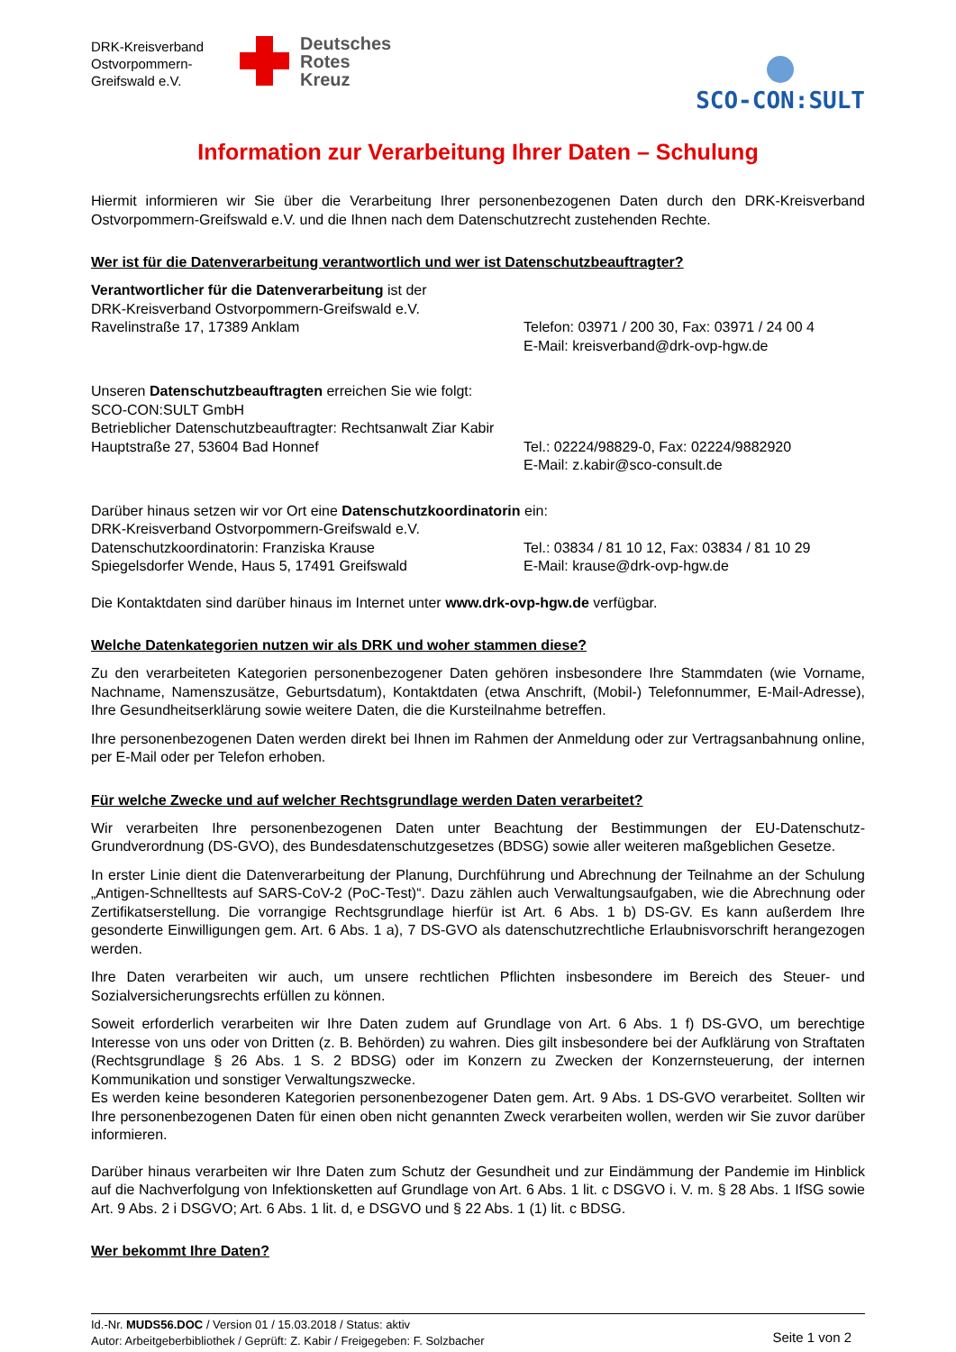DRK-Kreisverband Ostvorpommern-Greifswald e.V.
Deutsches
Rotes
Kreuz
SCO-CON:SULT
Information zur Verarbeitung Ihrer Daten – Schulung
Hiermit informieren wir Sie über die Verarbeitung Ihrer personenbezogenen Daten durch den DRK-Kreisverband Ostvorpommern-Greifswald e.V. und die Ihnen nach dem Datenschutzrecht zustehenden Rechte.
Wer ist für die Datenverarbeitung verantwortlich und wer ist Datenschutzbeauftragter?
Verantwortlicher für die Datenverarbeitung ist der
DRK-Kreisverband Ostvorpommern-Greifswald e.V.
Ravelinstraße 17, 17389 Anklam Telefon: 03971 / 200 30, Fax: 03971 / 24 00 4
E-Mail: kreisverband@drk-ovp-hgw.de
Unseren Datenschutzbeauftragten erreichen Sie wie folgt:
SCO-CON:SULT GmbH
Betrieblicher Datenschutzbeauftragter: Rechtsanwalt Ziar Kabir
Hauptstraße 27, 53604 Bad Honnef Tel.: 02224/98829-0, Fax: 02224/9882920
E-Mail: z.kabir@sco-consult.de
Darüber hinaus setzen wir vor Ort eine Datenschutzkoordinatorin ein:
DRK-Kreisverband Ostvorpommern-Greifswald e.V.
Datenschutzkoordinatorin: Franziska Krause
Spiegelsdorfer Wende, Haus 5, 17491 Greifswald
Tel.: 03834 / 81 10 12, Fax: 03834 / 81 10 29
E-Mail: krause@drk-ovp-hgw.de
Die Kontaktdaten sind darüber hinaus im Internet unter www.drk-ovp-hgw.de verfügbar.
Welche Datenkategorien nutzen wir als DRK und woher stammen diese?
Zu den verarbeiteten Kategorien personenbezogener Daten gehören insbesondere Ihre Stammdaten (wie Vorname, Nachname, Namenszusätze, Geburtsdatum), Kontaktdaten (etwa Anschrift, (Mobil-) Telefonnummer, E-Mail-Adresse), Ihre Gesundheitserklärung sowie weitere Daten, die die Kursteilnahme betreffen.
Ihre personenbezogenen Daten werden direkt bei Ihnen im Rahmen der Anmeldung oder zur Vertragsanbahnung online, per E-Mail oder per Telefon erhoben.
Für welche Zwecke und auf welcher Rechtsgrundlage werden Daten verarbeitet?
Wir verarbeiten Ihre personenbezogenen Daten unter Beachtung der Bestimmungen der EU-Datenschutz-Grundverordnung (DS-GVO), des Bundesdatenschutzgesetzes (BDSG) sowie aller weiteren maßgeblichen Gesetze.
In erster Linie dient die Datenverarbeitung der Planung, Durchführung und Abrechnung der Teilnahme an der Schulung „Antigen-Schnelltests auf SARS-CoV-2 (PoC-Test)“. Dazu zählen auch Verwaltungsaufgaben, wie die Abrechnung oder Zertifikatserstellung. Die vorrangige Rechtsgrundlage hierfür ist Art. 6 Abs. 1 b) DS-GV. Es kann außerdem Ihre gesonderte Einwilligungen gem. Art. 6 Abs. 1 a), 7 DS-GVO als datenschutzrechtliche Erlaubnisvorschrift herangezogen werden.
Ihre Daten verarbeiten wir auch, um unsere rechtlichen Pflichten insbesondere im Bereich des Steuer- und Sozialversicherungsrechts erfüllen zu können.
Soweit erforderlich verarbeiten wir Ihre Daten zudem auf Grundlage von Art. 6 Abs. 1 f) DS-GVO, um berechtige Interesse von uns oder von Dritten (z. B. Behörden) zu wahren. Dies gilt insbesondere bei der Aufklärung von Straftaten (Rechtsgrundlage § 26 Abs. 1 S. 2 BDSG) oder im Konzern zu Zwecken der Konzernsteuerung, der internen Kommunikation und sonstiger Verwaltungszwecke.
Es werden keine besonderen Kategorien personenbezogener Daten gem. Art. 9 Abs. 1 DS-GVO verarbeitet. Sollten wir Ihre personenbezogenen Daten für einen oben nicht genannten Zweck verarbeiten wollen, werden wir Sie zuvor darüber informieren.
Darüber hinaus verarbeiten wir Ihre Daten zum Schutz der Gesundheit und zur Eindämmung der Pandemie im Hinblick auf die Nachverfolgung von Infektionsketten auf Grundlage von Art. 6 Abs. 1 lit. c DSGVO i. V. m. § 28 Abs. 1 IfSG sowie Art. 9 Abs. 2 i DSGVO; Art. 6 Abs. 1 lit. d, e DSGVO und § 22 Abs. 1 (1) lit. c BDSG.
Wer bekommt Ihre Daten?
Id.-Nr. MUDS56.DOC / Version 01 / 15.03.2018 / Status: aktiv
Autor: Arbeitgeberbibliothek / Geprüft: Z. Kabir / Freigegeben: F. Solzbacher
Seite 1 von 2